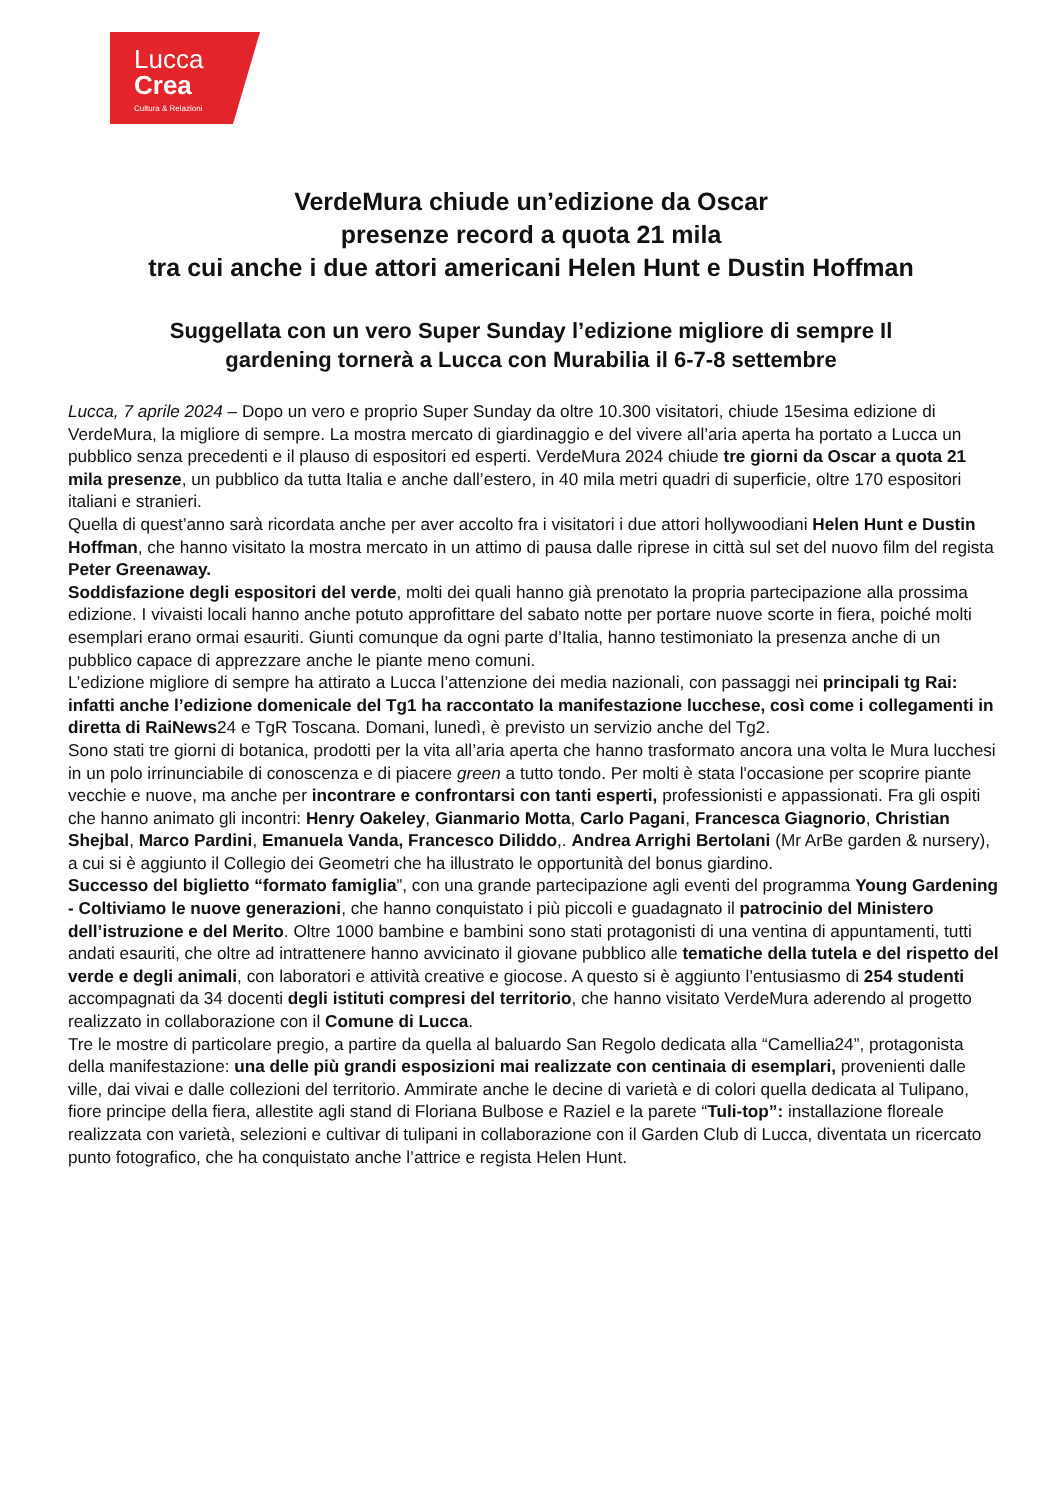Lucca
Crea
Cultura & Relazioni
VerdeMura chiude un’edizione da Oscar
presenze record a quota 21 mila
tra cui anche i due attori americani Helen Hunt e Dustin Hoffman
Suggellata con un vero Super Sunday l’edizione migliore di sempre Il
gardening tornerà a Lucca con Murabilia il 6-7-8 settembre
Lucca, 7 aprile 2024 – Dopo un vero e proprio Super Sunday da oltre 10.300 visitatori, chiude 15esima edizione di VerdeMura, la migliore di sempre. La mostra mercato di giardinaggio e del vivere all’aria aperta ha portato a Lucca un pubblico senza precedenti e il plauso di espositori ed esperti. VerdeMura 2024 chiude tre giorni da Oscar a quota 21 mila presenze, un pubblico da tutta Italia e anche dall’estero, in 40 mila metri quadri di superficie, oltre 170 espositori italiani e stranieri.
Quella di quest’anno sarà ricordata anche per aver accolto fra i visitatori i due attori hollywoodiani Helen Hunt e Dustin Hoffman, che hanno visitato la mostra mercato in un attimo di pausa dalle riprese in città sul set del nuovo film del regista Peter Greenaway.
Soddisfazione degli espositori del verde, molti dei quali hanno già prenotato la propria partecipazione alla prossima edizione. I vivaisti locali hanno anche potuto approfittare del sabato notte per portare nuove scorte in fiera, poiché molti esemplari erano ormai esauriti. Giunti comunque da ogni parte d’Italia, hanno testimoniato la presenza anche di un pubblico capace di apprezzare anche le piante meno comuni.
L’edizione migliore di sempre ha attirato a Lucca l’attenzione dei media nazionali, con passaggi nei principali tg Rai: infatti anche l’edizione domenicale del Tg1 ha raccontato la manifestazione lucchese, così come i collegamenti in diretta di RaiNews24 e TgR Toscana. Domani, lunedì, è previsto un servizio anche del Tg2.
Sono stati tre giorni di botanica, prodotti per la vita all’aria aperta che hanno trasformato ancora una volta le Mura lucchesi in un polo irrinunciabile di conoscenza e di piacere green a tutto tondo. Per molti è stata l'occasione per scoprire piante vecchie e nuove, ma anche per incontrare e confrontarsi con tanti esperti, professionisti e appassionati. Fra gli ospiti che hanno animato gli incontri: Henry Oakeley, Gianmario Motta, Carlo Pagani, Francesca Giagnorio, Christian Shejbal, Marco Pardini, Emanuela Vanda, Francesco Diliddo,. Andrea Arrighi Bertolani (Mr ArBe garden & nursery), a cui si è aggiunto il Collegio dei Geometri che ha illustrato le opportunità del bonus giardino.
Successo del biglietto “formato famiglia”, con una grande partecipazione agli eventi del programma Young Gardening - Coltiviamo le nuove generazioni, che hanno conquistato i più piccoli e guadagnato il patrocinio del Ministero dell’istruzione e del Merito. Oltre 1000 bambine e bambini sono stati protagonisti di una ventina di appuntamenti, tutti andati esauriti, che oltre ad intrattenere hanno avvicinato il giovane pubblico alle tematiche della tutela e del rispetto del verde e degli animali, con laboratori e attività creative e giocose. A questo si è aggiunto l’entusiasmo di 254 studenti accompagnati da 34 docenti degli istituti compresi del territorio, che hanno visitato VerdeMura aderendo al progetto realizzato in collaborazione con il Comune di Lucca.
Tre le mostre di particolare pregio, a partire da quella al baluardo San Regolo dedicata alla “Camellia24”, protagonista della manifestazione: una delle più grandi esposizioni mai realizzate con centinaia di esemplari, provenienti dalle ville, dai vivai e dalle collezioni del territorio. Ammirate anche le decine di varietà e di colori quella dedicata al Tulipano, fiore principe della fiera, allestite agli stand di Floriana Bulbose e Raziel e la parete “Tuli-top”: installazione floreale realizzata con varietà, selezioni e cultivar di tulipani in collaborazione con il Garden Club di Lucca, diventata un ricercato punto fotografico, che ha conquistato anche l’attrice e regista Helen Hunt.